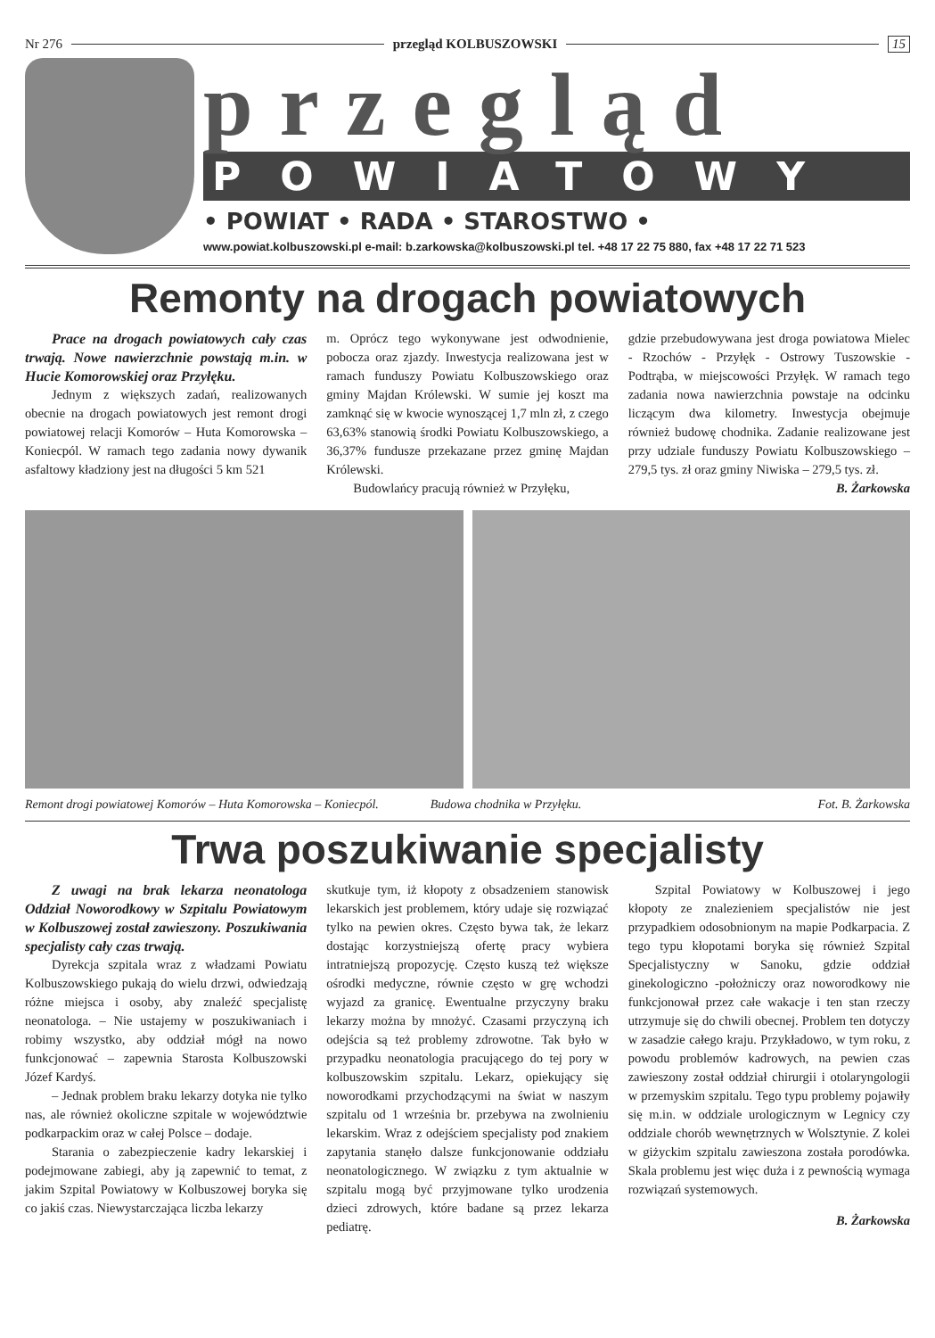Nr 276 przegląd KOLBUSZOWSKI 15
przegląd
POWIATOWY
• POWIAT • RADA • STAROSTWO •
www.powiat.kolbuszowski.pl e-mail: b.zarkowska@kolbuszowski.pl tel. +48 17 22 75 880, fax +48 17 22 71 523
Remonty na drogach powiatowych
Prace na drogach powiatowych cały czas trwają. Nowe nawierzchnie powstają m.in. w Hucie Komorowskiej oraz Przyłęku.
Jednym z większych zadań, realizowanych obecnie na drogach powiatowych jest remont drogi powiatowej relacji Komorów – Huta Komorowska – Koniecpól. W ramach tego zadania nowy dywanik asfaltowy kładziony jest na długości 5 km 521
m. Oprócz tego wykonywane jest odwodnienie, pobocza oraz zjazdy. Inwestycja realizowana jest w ramach funduszy Powiatu Kolbuszowskiego oraz gminy Majdan Królewski. W sumie jej koszt ma zamknąć się w kwocie wynoszącej 1,7 mln zł, z czego 63,63% stanowią środki Powiatu Kolbuszowskiego, a 36,37% fundusze przekazane przez gminę Majdan Królewski.
Budowlańcy pracują również w Przyłęku,
gdzie przebudowywana jest droga powiatowa Mielec - Rzochów - Przyłęk - Ostrowy Tuszowskie - Podtrąba, w miejscowości Przyłęk. W ramach tego zadania nowa nawierzchnia powstaje na odcinku liczącym dwa kilometry. Inwestycja obejmuje również budowę chodnika. Zadanie realizowane jest przy udziale funduszy Powiatu Kolbuszowskiego – 279,5 tys. zł oraz gminy Niwiska – 279,5 tys. zł.
B. Żarkowska
Remont drogi powiatowej Komorów – Huta Komorowska – Koniecpól. Budowa chodnika w Przyłęku. Fot. B. Żarkowska
Trwa poszukiwanie specjalisty
Z uwagi na brak lekarza neonatologa Oddział Noworodkowy w Szpitalu Powiatowym w Kolbuszowej został zawieszony. Poszukiwania specjalisty cały czas trwają.
Dyrekcja szpitala wraz z władzami Powiatu Kolbuszowskiego pukają do wielu drzwi, odwiedzają różne miejsca i osoby, aby znaleźć specjalistę neonatologa. – Nie ustajemy w poszukiwaniach i robimy wszystko, aby oddział mógł na nowo funkcjonować – zapewnia Starosta Kolbuszowski Józef Kardyś.
– Jednak problem braku lekarzy dotyka nie tylko nas, ale również okoliczne szpitale w województwie podkarpackim oraz w całej Polsce – dodaje.
Starania o zabezpieczenie kadry lekarskiej i podejmowane zabiegi, aby ją zapewnić to temat, z jakim Szpital Powiatowy w Kolbuszowej boryka się co jakiś czas. Niewystarczająca liczba lekarzy
skutkuje tym, iż kłopoty z obsadzeniem stanowisk lekarskich jest problemem, który udaje się rozwiązać tylko na pewien okres. Często bywa tak, że lekarz dostając korzystniejszą ofertę pracy wybiera intratniejszą propozycję. Często kuszą też większe ośrodki medyczne, równie często w grę wchodzi wyjazd za granicę. Ewentualne przyczyny braku lekarzy można by mnożyć. Czasami przyczyną ich odejścia są też problemy zdrowotne. Tak było w przypadku neonatologia pracującego do tej pory w kolbuszowskim szpitalu. Lekarz, opiekujący się noworodkami przychodzącymi na świat w naszym szpitalu od 1 września br. przebywa na zwolnieniu lekarskim. Wraz z odejściem specjalisty pod znakiem zapytania stanęło dalsze funkcjonowanie oddziału neonatologicznego. W związku z tym aktualnie w szpitalu mogą być przyjmowane tylko urodzenia dzieci zdrowych, które badane są przez lekarza pediatrę.
Szpital Powiatowy w Kolbuszowej i jego kłopoty ze znalezieniem specjalistów nie jest przypadkiem odosobnionym na mapie Podkarpacia. Z tego typu kłopotami boryka się również Szpital Specjalistyczny w Sanoku, gdzie oddział ginekologiczno -położniczy oraz noworodkowy nie funkcjonował przez całe wakacje i ten stan rzeczy utrzymuje się do chwili obecnej. Problem ten dotyczy w zasadzie całego kraju. Przykładowo, w tym roku, z powodu problemów kadrowych, na pewien czas zawieszony został oddział chirurgii i otolaryngologii w przemyskim szpitalu. Tego typu problemy pojawiły się m.in. w oddziale urologicznym w Legnicy czy oddziale chorób wewnętrznych w Wolsztynie. Z kolei w giżyckim szpitalu zawieszona została porodówka. Skala problemu jest więc duża i z pewnością wymaga rozwiązań systemowych.
B. Żarkowska